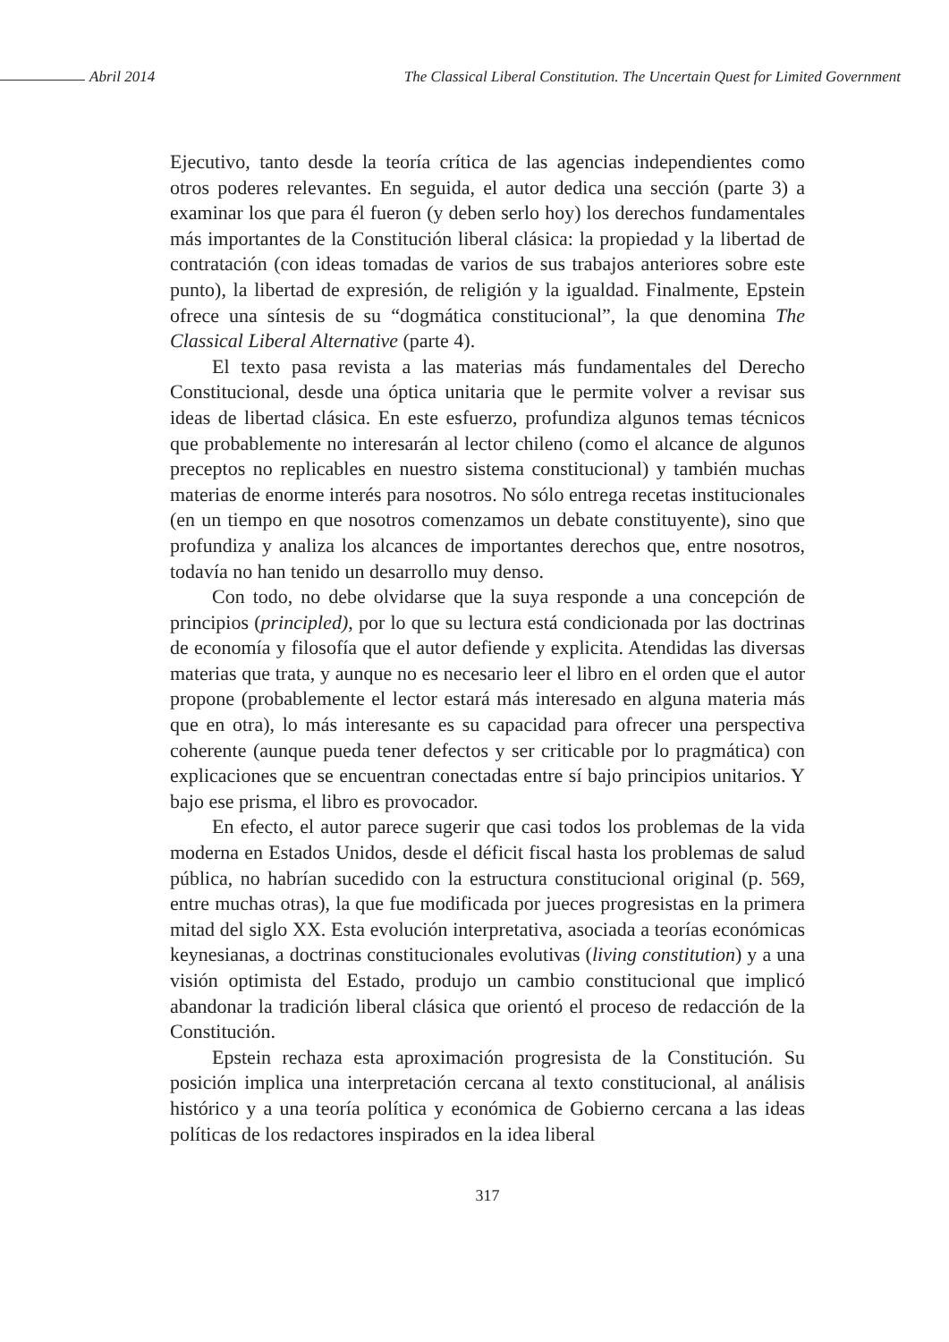Abril 2014 The Classical Liberal Constitution. The Uncertain Quest for Limited Government
Ejecutivo, tanto desde la teoría crítica de las agencias independientes como otros poderes relevantes. En seguida, el autor dedica una sección (parte 3) a examinar los que para él fueron (y deben serlo hoy) los derechos fundamentales más importantes de la Constitución liberal clásica: la propiedad y la libertad de contratación (con ideas tomadas de varios de sus trabajos anteriores sobre este punto), la libertad de expresión, de religión y la igualdad. Finalmente, Epstein ofrece una síntesis de su “dogmática constitucional”, la que denomina The Classical Liberal Alternative (parte 4).
El texto pasa revista a las materias más fundamentales del Derecho Constitucional, desde una óptica unitaria que le permite volver a revisar sus ideas de libertad clásica. En este esfuerzo, profundiza algunos temas técnicos que probablemente no interesarán al lector chileno (como el alcance de algunos preceptos no replicables en nuestro sistema constitucional) y también muchas materias de enorme interés para nosotros. No sólo entrega recetas institucionales (en un tiempo en que nosotros comenzamos un debate constituyente), sino que profundiza y analiza los alcances de importantes derechos que, entre nosotros, todavía no han tenido un desarrollo muy denso.
Con todo, no debe olvidarse que la suya responde a una concepción de principios (principled), por lo que su lectura está condicionada por las doctrinas de economía y filosofía que el autor defiende y explicita. Atendidas las diversas materias que trata, y aunque no es necesario leer el libro en el orden que el autor propone (probablemente el lector estará más interesado en alguna materia más que en otra), lo más interesante es su capacidad para ofrecer una perspectiva coherente (aunque pueda tener defectos y ser criticable por lo pragmática) con explicaciones que se encuentran conectadas entre sí bajo principios unitarios. Y bajo ese prisma, el libro es provocador.
En efecto, el autor parece sugerir que casi todos los problemas de la vida moderna en Estados Unidos, desde el déficit fiscal hasta los problemas de salud pública, no habrían sucedido con la estructura constitucional original (p. 569, entre muchas otras), la que fue modificada por jueces progresistas en la primera mitad del siglo XX. Esta evolución interpretativa, asociada a teorías económicas keynesianas, a doctrinas constitucionales evolutivas (living constitution) y a una visión optimista del Estado, produjo un cambio constitucional que implicó abandonar la tradición liberal clásica que orientó el proceso de redacción de la Constitución.
Epstein rechaza esta aproximación progresista de la Constitución. Su posición implica una interpretación cercana al texto constitucional, al análisis histórico y a una teoría política y económica de Gobierno cercana a las ideas políticas de los redactores inspirados en la idea liberal
317